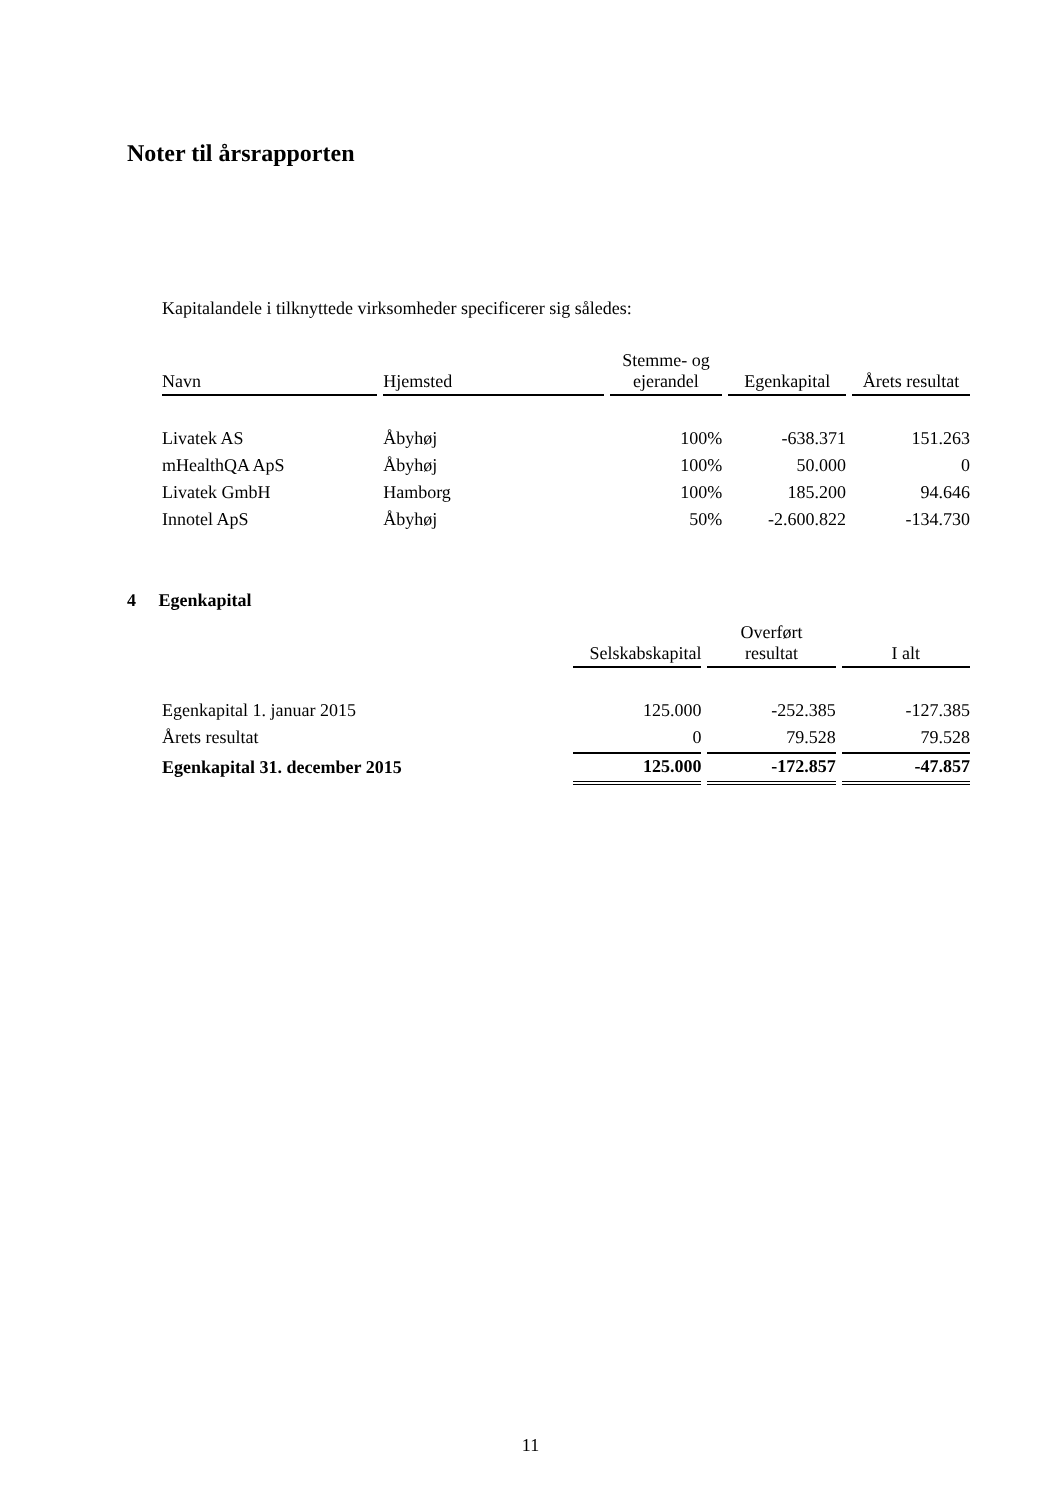Noter til årsrapporten
Kapitalandele i tilknyttede virksomheder specificerer sig således:
| Navn | Hjemsted | Stemme- og ejerandel | Egenkapital | Årets resultat |
| --- | --- | --- | --- | --- |
| Livatek AS | Åbyhøj | 100% | -638.371 | 151.263 |
| mHealthQA ApS | Åbyhøj | 100% | 50.000 | 0 |
| Livatek GmbH | Hamborg | 100% | 185.200 | 94.646 |
| Innotel ApS | Åbyhøj | 50% | -2.600.822 | -134.730 |
4 Egenkapital
| | Selskabskapital | Overført resultat | I alt |
| --- | --- | --- | --- |
| Egenkapital 1. januar 2015 | 125.000 | -252.385 | -127.385 |
| Årets resultat | 0 | 79.528 | 79.528 |
| Egenkapital 31. december 2015 | 125.000 | -172.857 | -47.857 |
11